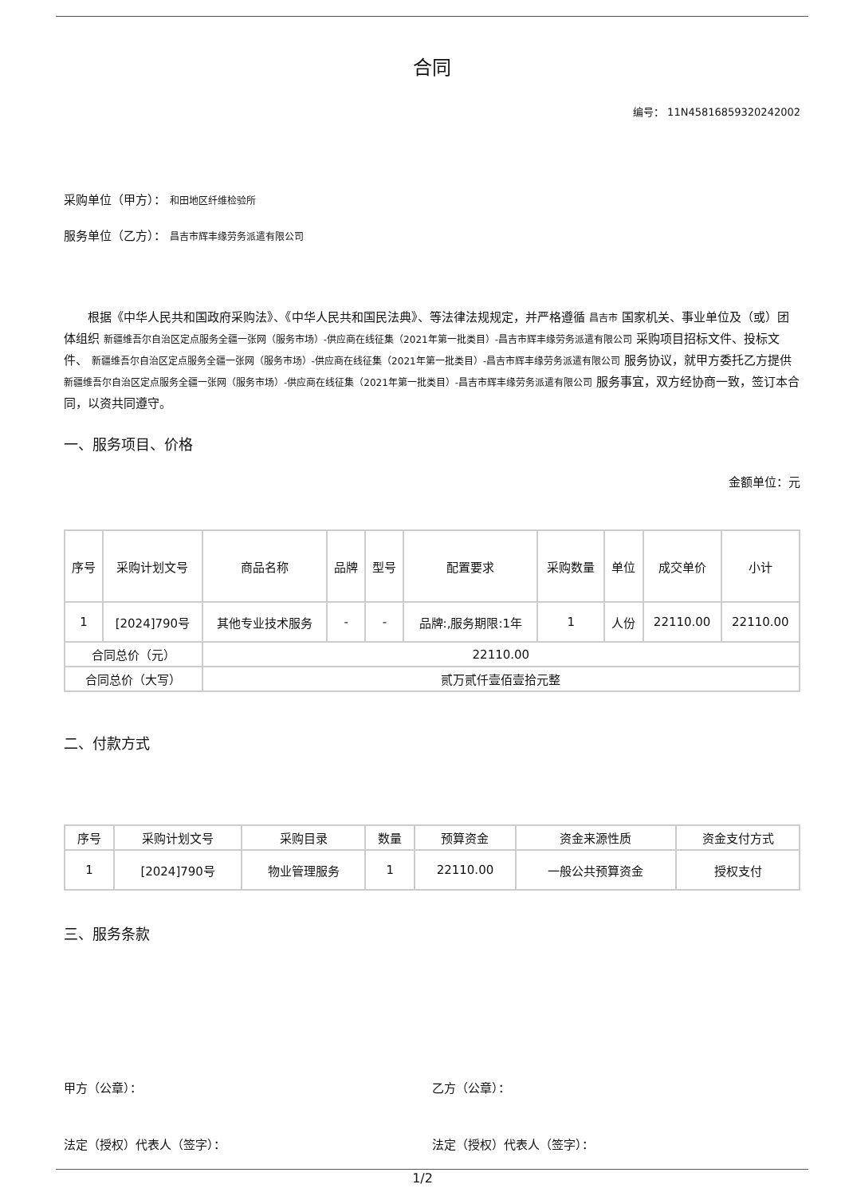合同
编号： 11N45816859320242002
采购单位（甲方）： 和田地区纤维检验所
服务单位（乙方）： 昌吉市辉丰缘劳务派遣有限公司
根据《中华人民共和国政府采购法》、《中华人民共和国民法典》、等法律法规规定，并严格遵循 昌吉市 国家机关、事业单位及（或）团体组织 新疆维吾尔自治区定点服务全疆一张网（服务市场）-供应商在线征集（2021年第一批类目）-昌吉市辉丰缘劳务派遣有限公司 采购项目招标文件、投标文件、 新疆维吾尔自治区定点服务全疆一张网（服务市场）-供应商在线征集（2021年第一批类目）-昌吉市辉丰缘劳务派遣有限公司 服务协议，就甲方委托乙方提供 新疆维吾尔自治区定点服务全疆一张网（服务市场）-供应商在线征集（2021年第一批类目）-昌吉市辉丰缘劳务派遣有限公司 服务事宜，双方经协商一致，签订本合同，以资共同遵守。
一、服务项目、价格
金额单位：元
| 序号 | 采购计划文号 | 商品名称 | 品牌 | 型号 | 配置要求 | 采购数量 | 单位 | 成交单价 | 小计 |
| --- | --- | --- | --- | --- | --- | --- | --- | --- | --- |
| 1 | [2024]790号 | 其他专业技术服务 | - | - | 品牌:,服务期限:1年 | 1 | 人份 | 22110.00 | 22110.00 |
| 合同总价（元） | | 22110.00 | | | | | | | |
| 合同总价（大写） | | 贰万贰仟壹佰壹拾元整 | | | | | | | |
二、付款方式
| 序号 | 采购计划文号 | 采购目录 | 数量 | 预算资金 | 资金来源性质 | 资金支付方式 |
| --- | --- | --- | --- | --- | --- | --- |
| 1 | [2024]790号 | 物业管理服务 | 1 | 22110.00 | 一般公共预算资金 | 授权支付 |
三、服务条款
甲方（公章）： 乙方（公章）：
法定（授权）代表人（签字）： 法定（授权）代表人（签字）：
1/2